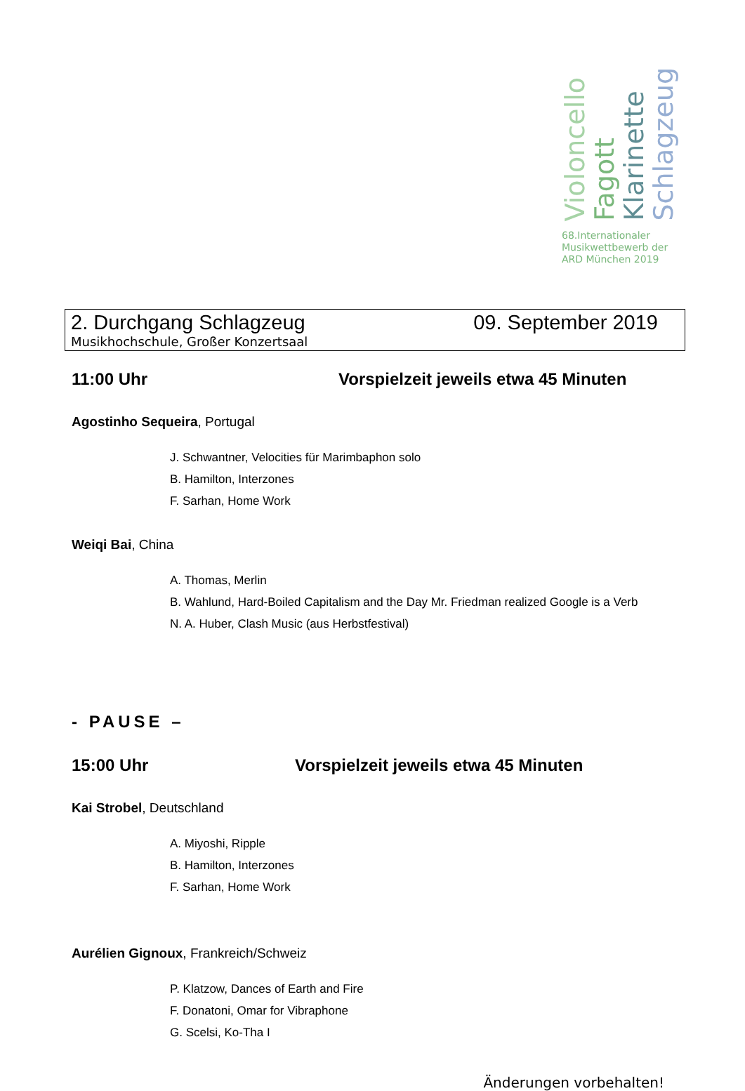Violoncello Fagott Klarinette Schlagzeug
68.Internationaler
Musikwettbewerb der
ARD München 2019
2. Durchgang Schlagzeug 09. September 2019
Musikhochschule, Großer Konzertsaal
11:00 Uhr Vorspielzeit jeweils etwa 45 Minuten
Agostinho Sequeira, Portugal
J. Schwantner, Velocities für Marimbaphon solo
B. Hamilton, Interzones
F. Sarhan, Home Work
Weiqi Bai, China
A. Thomas, Merlin
B. Wahlund, Hard-Boiled Capitalism and the Day Mr. Friedman realized Google is a Verb
N. A. Huber, Clash Music (aus Herbstfestival)
- PAUSE –
15:00 Uhr Vorspielzeit jeweils etwa 45 Minuten
Kai Strobel, Deutschland
A. Miyoshi, Ripple
B. Hamilton, Interzones
F. Sarhan, Home Work
Aurélien Gignoux, Frankreich/Schweiz
P. Klatzow, Dances of Earth and Fire
F. Donatoni, Omar for Vibraphone
G. Scelsi, Ko-Tha I
Änderungen vorbehalten!